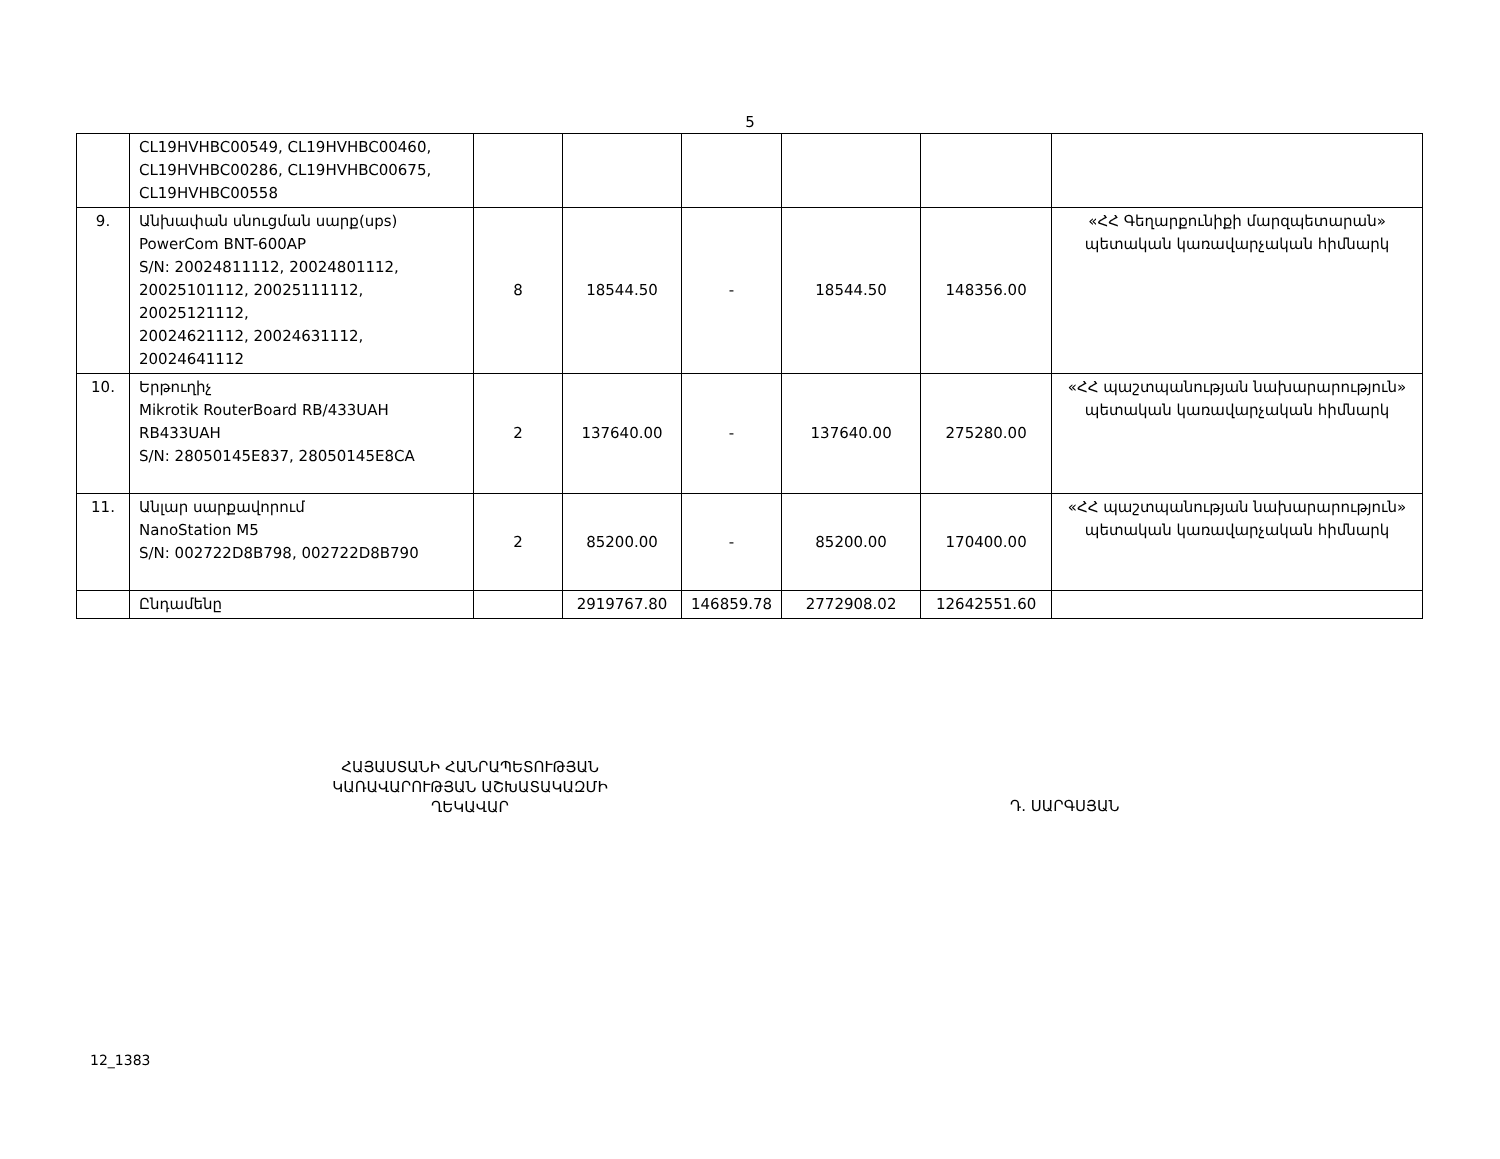5
| | CL19HVHBC00549, CL19HVHBC00460, CL19HVHBC00286, CL19HVHBC00675, CL19HVHBC00558 | | | | | | |
| 9. | Անխափան սնուցման սարք(ups) PowerCom BNT-600AP S/N: 20024811112, 20024801112, 20025101112, 20025111112, 20025121112, 20024621112, 20024631112, 20024641112 | 8 | 18544.50 | - | 18544.50 | 148356.00 | «ՀՀ Գեղարքունիքի մարզպետարան» պետական կառավարչական հիմնարկ |
| 10. | Երթուղիչ Mikrotik RouterBoard RB/433UAH RB433UAH S/N: 28050145E837, 28050145E8CA | 2 | 137640.00 | - | 137640.00 | 275280.00 | «ՀՀ պաշտպանության նախարարություն» պետական կառավարչական հիմնարկ |
| 11. | Անլար սարքավորում NanoStation M5 S/N: 002722D8B798, 002722D8B790 | 2 | 85200.00 | - | 85200.00 | 170400.00 | «ՀՀ պաշտպանության նախարարություն» պետական կառավարչական հիմնարկ |
| | Ընդամենը | | 2919767.80 | 146859.78 | 2772908.02 | 12642551.60 | |
ՀԱՅԱՍՏԱՆԻ ՀԱՆՐԱՊԵՏՈՒԹՅԱՆ
ԿԱՌԱՎԱՐՈՒԹՅԱՆ ԱՇԽԱՏԱԿԱԶՄԻ
ՂԵԿԱՎԱՐ
Դ. ՍԱՐԳՍՅԱՆ
12_1383